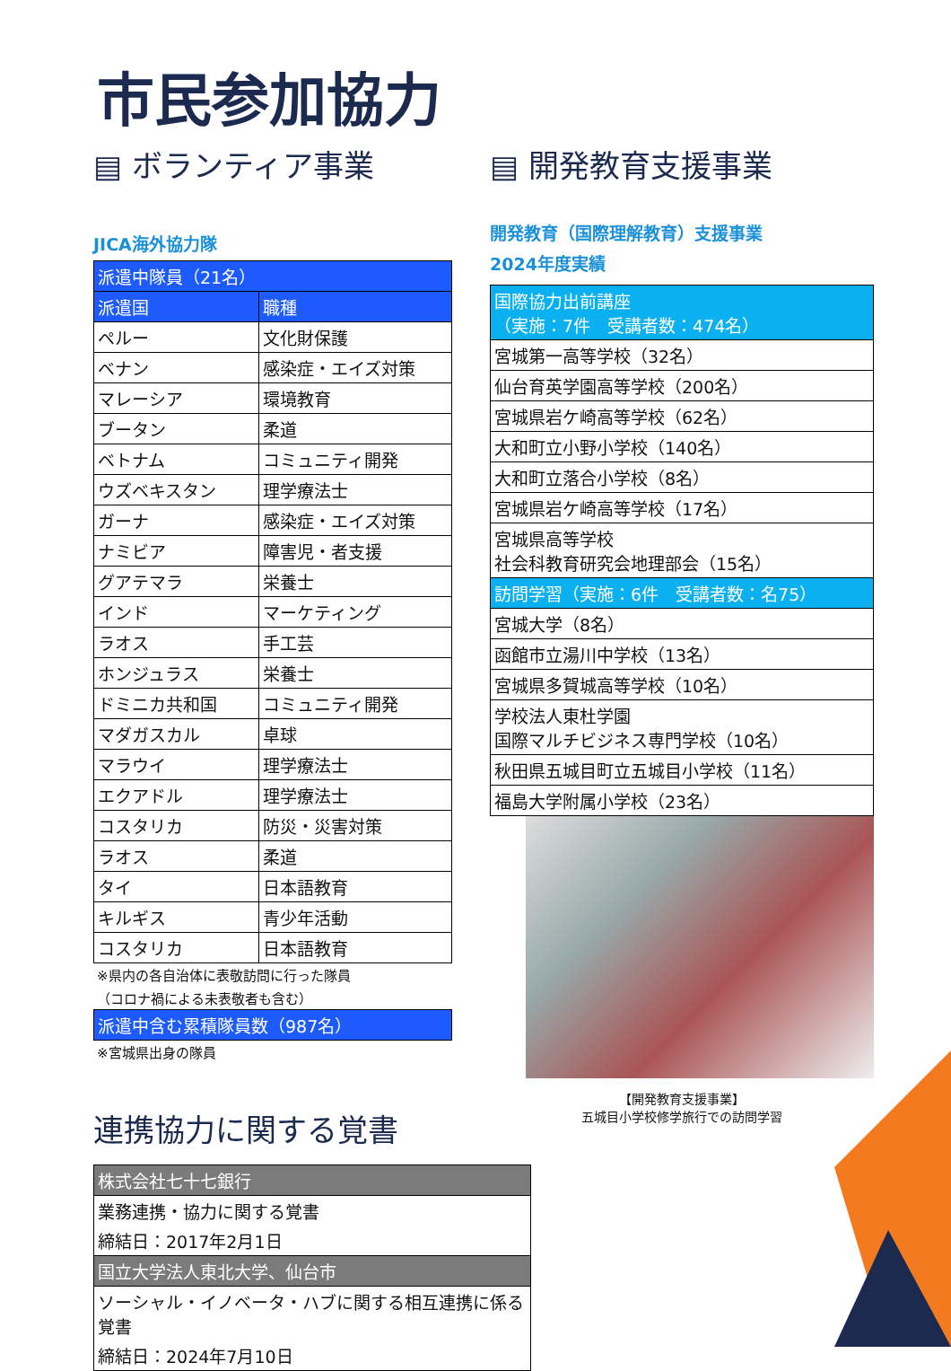市民参加協力
▤ ボランティア事業
JICA海外協力隊
| 派遣中隊員（21名） | |
| --- | --- |
| 派遣国 | 職種 |
| ペルー | 文化財保護 |
| ベナン | 感染症・エイズ対策 |
| マレーシア | 環境教育 |
| ブータン | 柔道 |
| ベトナム | コミュニティ開発 |
| ウズベキスタン | 理学療法士 |
| ガーナ | 感染症・エイズ対策 |
| ナミビア | 障害児・者支援 |
| グアテマラ | 栄養士 |
| インド | マーケティング |
| ラオス | 手工芸 |
| ホンジュラス | 栄養士 |
| ドミニカ共和国 | コミュニティ開発 |
| マダガスカル | 卓球 |
| マラウイ | 理学療法士 |
| エクアドル | 理学療法士 |
| コスタリカ | 防災・災害対策 |
| ラオス | 柔道 |
| タイ | 日本語教育 |
| キルギス | 青少年活動 |
| コスタリカ | 日本語教育 |
※県内の各自治体に表敬訪問に行った隊員
（コロナ禍による未表敬者も含む）
| 派遣中含む累積隊員数（987名） |
| --- |
※宮城県出身の隊員
連携協力に関する覚書
| 株式会社七十七銀行 |
| --- |
| 業務連携・協力に関する覚書 |
| 締結日：2017年2月1日 |
| 国立大学法人東北大学、仙台市 |
| ソーシャル・イノベータ・ハブに関する相互連携に係る覚書 |
| 締結日：2024年7月10日 |
▤ 開発教育支援事業
開発教育（国際理解教育）支援事業
2024年度実績
| 国際協力出前講座 （実施：7件 受講者数：474名） |
| --- |
| 宮城第一高等学校（32名） |
| 仙台育英学園高等学校（200名） |
| 宮城県岩ケ崎高等学校（62名） |
| 大和町立小野小学校（140名） |
| 大和町立落合小学校（8名） |
| 宮城県岩ケ崎高等学校（17名） |
| 宮城県高等学校 社会科教育研究会地理部会（15名） |
| 訪問学習（実施：6件 受講者数：名75） |
| 宮城大学（8名） |
| 函館市立湯川中学校（13名） |
| 宮城県多賀城高等学校（10名） |
| 学校法人東杜学園 国際マルチビジネス専門学校（10名） |
| 秋田県五城目町立五城目小学校（11名） |
| 福島大学附属小学校（23名） |
【開発教育支援事業】
五城目小学校修学旅行での訪問学習